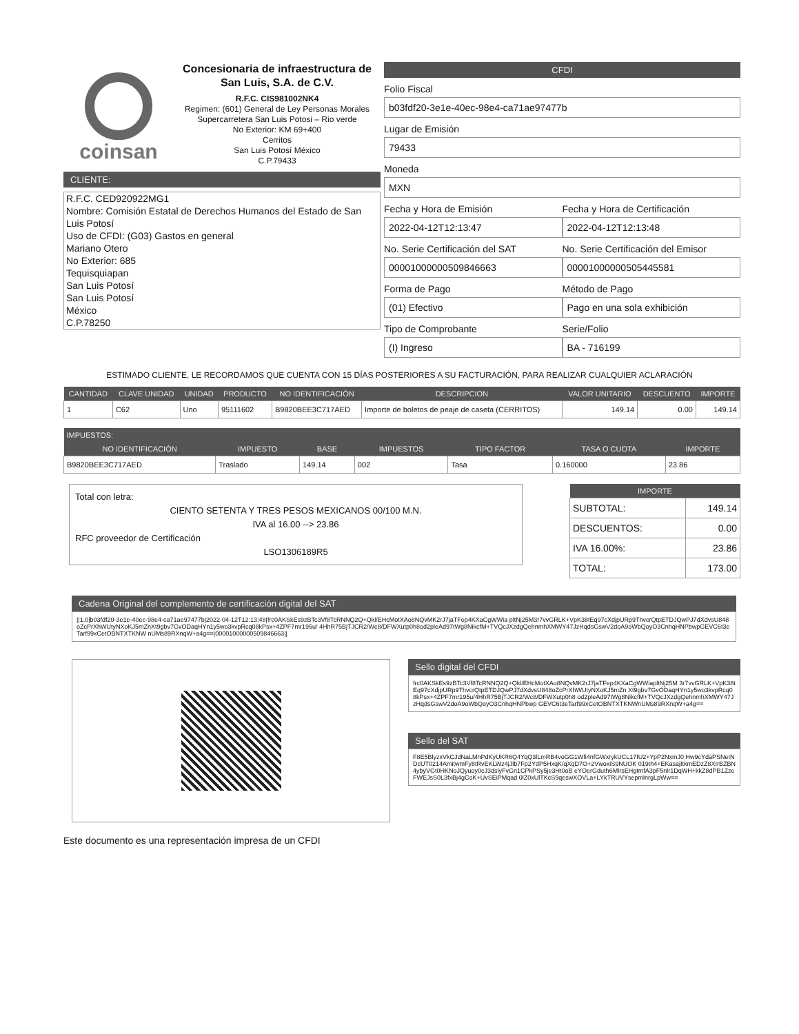coinsan
Concesionaria de infraestructura de San Luis, S.A. de C.V.
R.F.C. CIS981002NK4
Regimen: (601) General de Ley Personas Morales
Supercarretera San Luis Potosi – Rio verde
No Exterior: KM 69+400
Cerritos
San Luis Potosí México
C.P.79433
CLIENTE:
R.F.C. CED920922MG1
Nombre: Comisión Estatal de Derechos Humanos del Estado de San Luis Potosí
Uso de CFDI: (G03) Gastos en general
Mariano Otero
No Exterior: 685
Tequisquiapan
San Luis Potosí
San Luis Potosí
México
C.P.78250
CFDI
Folio Fiscal
b03fdf20-3e1e-40ec-98e4-ca71ae97477b
Lugar de Emisión
79433
Moneda
MXN
Fecha y Hora de Emisión
2022-04-12T12:13:47
Fecha y Hora de Certificación
2022-04-12T12:13:48
No. Serie Certificación del SAT
00001000000509846663
No. Serie Certificación del Emisor
00001000000505445581
Forma de Pago
(01) Efectivo
Método de Pago
Pago en una sola exhibición
Tipo de Comprobante
(I) Ingreso
Serie/Folio
BA - 716199
ESTIMADO CLIENTE, LE RECORDAMOS QUE CUENTA CON 15 DÍAS POSTERIORES A SU FACTURACIÓN, PARA REALIZAR CUALQUIER ACLARACIÓN
| CANTIDAD | CLAVE UNIDAD | UNIDAD | PRODUCTO | NO IDENTIFICACIÓN | DESCRIPCION | VALOR UNITARIO | DESCUENTO | IMPORTE |
| --- | --- | --- | --- | --- | --- | --- | --- | --- |
| 1 | C62 | Uno | 95111602 | B9820BEE3C717AED | Importe de boletos de peaje de caseta (CERRITOS) | 149.14 | 0.00 | 149.14 |
| IMPUESTOS: | | | | | | |
| --- | --- | --- | --- | --- | --- | --- |
| NO IDENTIFICACIÓN | IMPUESTO | BASE | IMPUESTOS | TIPO FACTOR | TASA O CUOTA | IMPORTE |
| B9820BEE3C717AED | Traslado | 149.14 | 002 | Tasa | 0.160000 | 23.86 |
Total con letra:
CIENTO SETENTA Y TRES PESOS MEXICANOS 00/100 M.N.
IVA al 16.00 --> 23.86
RFC proveedor de Certificación
LSO1306189R5
| IMPORTE | |
| --- | --- |
| SUBTOTAL: | 149.14 |
| DESCUENTOS: | 0.00 |
| IVA 16.00%: | 23.86 |
| TOTAL: | 173.00 |
Cadena Original del complemento de certificación digital del SAT
||1.0|b03fdf20-3e1e-40ec-98e4-ca71ae97477b|2022-04-12T12:13:48|frc0AKSkEs9zBTc3Vf8TcRNNQ2Q+Qkl/EHcMotXAo8NQvMK2rJ7jaTFep4KXaCgWWia pltNj25M3r7vvGRLK+VpK38tEq97cXdjpURp9ThvcrQtpETDJQwPJ7dXdvsU848oZcPrXhWUtyNXoKJ5mZnXt9gbv7GvODaqHYn1y5wo3kvpRcq08kPsx+4ZPF7mr195u/ 4HhR75BjTJCR2/Wc8/DFWXutp0h8od2pleAd97tWg8NikcfM+TVQcJXzdgQehnmhXMWY47JzHqdsGswV2doA9oWbQoyO3CnhqHNPbwpGEVC6t3eTarf99xCetOBNTXTKNW nUMs89RXnqW+a4g==|00001000000509846663||
Sello digital del CFDI
frc0AKSkEs9zBTc3Vf8TcRNNQ2Q+Qkl/EHcMotXAo8NQvMK2rJ7jaTFep4KXaCgWWiapltNj25M 3r7vvGRLK+VpK38tEq97cXdjpURp9ThvcrQtpETDJQwPJ7dXdvsU848oZcPrXhWUtyNXoKJ5mZn Xt9gbv7GvODaqHYn1y5wo3kvpRcq08kPsx+4ZPF7mr195u/4HhR75BjTJCR2/Wc8/DFWXutp0h8 od2pleAd97tWg8NikcfM+TVQcJXzdgQehnmhXMWY47JzHqdsGswV2doA9oWbQoyO3CnhqHNPbwp GEVC6t3eTarf99xCetOBNTXTKNWnUMs89RXnqW+a4g==
Sello del SAT
F8E5BlyzxVkCJdNaLMnPdKyUKR6Q4YqQ3lLmRB4voGG1Wfi4nfGWxrykUCL17IU2+YpP2NxmJ0 Hw9cYdaPSNeINDcUT0214AmitwmFy8tRvEKLWz4jJlb7Fp2YdP5HxqK/qXqD7O+2VwoxiS9NUOK 019th4+EKasajItkmEDzZ8XIrBZBN4ybyVGt0HKNoJQyuoy0cJ3dslyFvGn1CPkPSy5je3Ht0oB eYOerGduth6MlrsEHgtmfA3pF5nlr1DqWH+kkZ8dPB1ZzeFWEJsS0L3fxBj4gCoK+UvSEiPMqad 0lZ0xUlTKcS9qeswXOVLa+LYkTRUVYsepmlnrgLpWw==
Este documento es una representación impresa de un CFDI